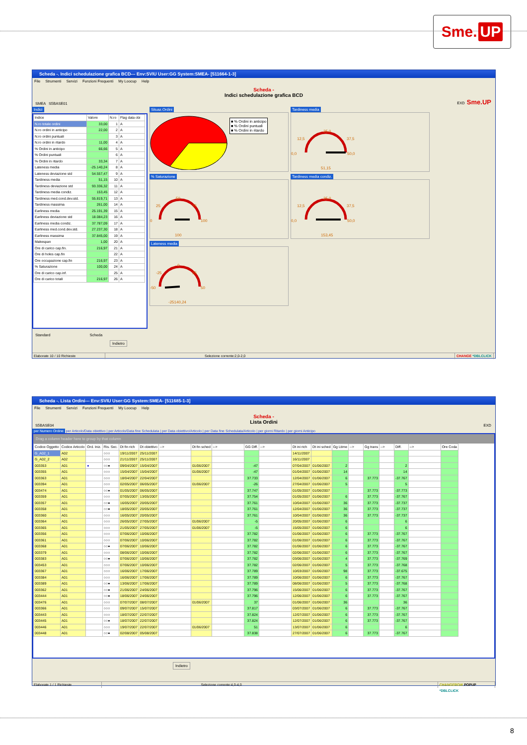Sme. UP
Scheda -. Indici schedulazione grafica BCD--- Env:SVIU User:GG System:SMEA- [511664-1-3]
File Strumenti Servizi Funzioni Frequenti My Loocup Help
SMEA S5BASE01
Scheda -
Indici schedulazione grafica BCD
EXD Sme.UP
Indici
| Indice | Valore | N.ro | Flag data obi |
| --- | --- | --- | --- |
| N.ro totale ordini | 33,00 | 1 | A |
| N.ro ordini in anticipo | 22,00 | 2 | A |
| N.ro ordini puntuali | | 3 | A |
| N.ro ordini in ritardo | 11,00 | 4 | A |
| % Ordini in anticipo | 66,66 | 5 | A |
| % Ordini puntuali | | 6 | A |
| % Ordini in ritardo | 33,34 | 7 | A |
| Lateness media | -25.140,24 | 8 | A |
| Lateness deviazione std | 54.557,47 | 9 | A |
| Tardiness media | 51,15 | 10 | A |
| Tardiness deviazione std | 93.336,32 | 11 | A |
| Tardiness media condiz. | 153,45 | 12 | A |
| Tardiness med.cond.dev.std. | 55.819,71 | 13 | A |
| Tardiness massima | 261,00 | 14 | A |
| Earliness media | 25.191,39 | 15 | A |
| Earliness deviazione std | 18.084,23 | 16 | A |
| Earliness media condiz. | 37.787,09 | 17 | A |
| Earliness med.cond.dev.std. | 27.237,30 | 18 | A |
| Earliness massima | 37.845,00 | 19 | A |
| Makespan | 1,00 | 20 | A |
| Ore di carico cap.fin. | 216,97 | 21 | A |
| Ore di holes cap.fin | | 22 | A |
| Ore occupazione cap.fin | 216,97 | 23 | A |
| % Saturazione | 100,00 | 24 | A |
| Ore di carico cap.inf. | | 25 | A |
| Ore di carico totali | 216,97 | 26 | A |
Situaz.Ordini
■ % Ordini in anticipo
■ % Ordini puntuali
■ % Ordini in ritardo
Tardiness media
25,0
12,5
37,5
0,0
50,0
51,15
% Saturazione
50
25
75
0
100
100
Tardiness media condiz.
25,0
12,5
37,5
0,0
50,0
153,45
Lateness media
0
-25
25
-50
50
-25140,24
Standard Scheda
Indietro
Elaborate 10 / 10 Richieste Selezione corrente:2,0-2,0 CHANGE *DBLCLICK
Scheda -. Lista Ordini--- Env:SVIU User:GG System:SMEA- [511685-1-3]
File Strumenti Servizi Funzioni Frequenti My Loocup Help
S5BASE04
Scheda -
Lista Ordini
EXD
per Numero Ordine per Articolo/Data obiettivo | per Articolo/Data fine Schedulata | per Data obiettivo/Articolo | per Data fine Schedulata/Articolo | per giorni Ritardo | per giorni Anticipo
Drag a column header here to group by that column
| Codice Oggetto | Codice Articolo | Ord. Iniz. | Ris. Sec. | Dt fin rich | Dt obiettivo | --> | Dt fin sched | --> | GG Diff. | --> | Dt ini rich | Dt ini sched | Gg Ltime | --> | Gg trans | --> | Diff. | --> | Ore Coda |
| --- | --- | --- | --- | --- | --- | --- | --- | --- | --- | --- | --- | --- | --- | --- | --- | --- | --- | --- | --- |
| G_A02_1 | A02 | | ○○○ | 19/11/2007 | 25/11/2007 | | | | | | 14/11/2007 | | | | | | | | |
| G_A02_2 | A02 | | ○○○ | 21/11/2007 | 25/11/2007 | | | | | | 16/11/2007 | | | | | | | | |
| 003353 | A01 | ● | ○○● | 09/04/2007 | 15/04/2007 | | 01/06/2007 | | -47 | | 07/04/2007 | 01/06/2007 | 2 | | | | 2 | | |
| 003355 | A01 | | ○○○ | 15/04/2007 | 15/04/2007 | | 01/06/2007 | | -47 | | 01/04/2007 | 01/06/2007 | 14 | | | | 14 | | |
| 003363 | A01 | | ○○○ | 18/04/2007 | 22/04/2007 | | | | 37.733 | | 12/04/2007 | 01/06/2007 | 6 | | 37.773 | | -37.767 | | |
| 003394 | A01 | | ○○○ | 02/05/2007 | 06/05/2007 | | 01/06/2007 | | -26 | | 27/04/2007 | 01/06/2007 | 5 | | | | 5 | | |
| 003474 | A01 | | ○○● | 01/05/2007 | 06/05/2007 | | | | 37.747 | | 01/05/2007 | 01/06/2007 | | | 37.773 | | -37.773 | | |
| 003359 | A01 | | ○○○ | 07/05/2007 | 13/05/2007 | | | | 37.754 | | 01/05/2007 | 01/06/2007 | 6 | | 37.773 | | -37.767 | | |
| 003357 | A01 | | ○○● | 16/05/2007 | 20/05/2007 | | | | 37.761 | | 10/04/2007 | 01/06/2007 | 36 | | 37.773 | | -37.737 | | |
| 003358 | A01 | | ○○● | 18/05/2007 | 20/05/2007 | | | | 37.761 | | 12/04/2007 | 01/06/2007 | 36 | | 37.773 | | -37.737 | | |
| 003360 | A01 | | ○○○ | 16/05/2007 | 20/05/2007 | | | | 37.761 | | 10/04/2007 | 01/06/2007 | 36 | | 37.773 | | -37.737 | | |
| 003364 | A01 | | ○○○ | 26/05/2007 | 27/05/2007 | | 01/06/2007 | | -5 | | 20/05/2007 | 01/06/2007 | 6 | | | | 6 | | |
| 003365 | A01 | | ○○○ | 21/05/2007 | 27/05/2007 | | 01/06/2007 | | -5 | | 15/05/2007 | 01/06/2007 | 6 | | | | 6 | | |
| 003356 | A01 | | ○○○ | 07/06/2007 | 10/06/2007 | | | | 37.782 | | 01/06/2007 | 01/06/2007 | 6 | | 37.773 | | -37.767 | | |
| 003361 | A01 | | ○○○ | 07/06/2007 | 10/06/2007 | | | | 37.782 | | 01/06/2007 | 01/06/2007 | 6 | | 37.773 | | -37.767 | | |
| 003368 | A01 | | ○○● | 07/06/2007 | 10/06/2007 | | | | 37.782 | | 01/06/2007 | 01/06/2007 | 6 | | 37.773 | | -37.767 | | |
| 003379 | A01 | | ○○○ | 08/06/2007 | 10/06/2007 | | | | 37.782 | | 02/06/2007 | 01/06/2007 | 6 | | 37.773 | | -37.767 | | |
| 003383 | A01 | | ○○● | 07/06/2007 | 10/06/2007 | | | | 37.782 | | 03/06/2007 | 01/06/2007 | 4 | | 37.773 | | -37.769 | | |
| 003453 | A01 | | ○○○ | 07/06/2007 | 10/06/2007 | | | | 37.782 | | 02/06/2007 | 01/06/2007 | 5 | | 37.773 | | -37.768 | | |
| 003367 | A01 | | ○○○ | 16/06/2007 | 17/06/2007 | | | | 37.789 | | 10/03/2007 | 01/06/2007 | 98 | | 37.773 | | -37.675 | | |
| 003384 | A01 | | ○○○ | 16/06/2007 | 17/06/2007 | | | | 37.789 | | 10/06/2007 | 01/06/2007 | 6 | | 37.773 | | -37.767 | | |
| 003389 | A01 | | ○○● | 13/06/2007 | 17/06/2007 | | | | 37.789 | | 08/06/2007 | 01/06/2007 | 5 | | 37.773 | | -37.768 | | |
| 003362 | A01 | | ○○● | 21/06/2007 | 24/06/2007 | | | | 37.796 | | 15/06/2007 | 01/06/2007 | 6 | | 37.773 | | -37.767 | | |
| 003444 | A01 | | ○○● | 18/06/2007 | 24/06/2007 | | | | 37.796 | | 12/06/2007 | 01/06/2007 | 6 | | 37.773 | | -37.767 | | |
| 003476 | A01 | | ○○○ | 07/07/2007 | 08/07/2007 | | 01/06/2007 | | 37 | | 01/06/2007 | 01/06/2007 | 36 | | | | 36 | | |
| 003366 | A01 | | ○○○ | 09/07/2007 | 15/07/2007 | | | | 37.817 | | 03/07/2007 | 01/06/2007 | 6 | | 37.773 | | -37.767 | | |
| 003443 | A01 | | ○○○ | 18/07/2007 | 22/07/2007 | | | | 37.824 | | 12/07/2007 | 01/06/2007 | 6 | | 37.773 | | -37.767 | | |
| 003445 | A01 | | ○○● | 18/07/2007 | 22/07/2007 | | | | 37.824 | | 12/07/2007 | 01/06/2007 | 6 | | 37.773 | | -37.767 | | |
| 003446 | A01 | | ○○○ | 19/07/2007 | 22/07/2007 | | 01/06/2007 | | 51 | | 13/07/2007 | 01/06/2007 | 6 | | | | 6 | | |
| 003448 | A01 | | ○○● | 02/08/2007 | 05/08/2007 | | | | 37.838 | | 27/07/2007 | 01/06/2007 | 6 | | 37.773 | | -37.767 | | |
Indietro
Elaborate 1 / 1 Richieste Selezione corrente:4,0-4,0 CHANGEROW POPUP *DBLCLICK
8